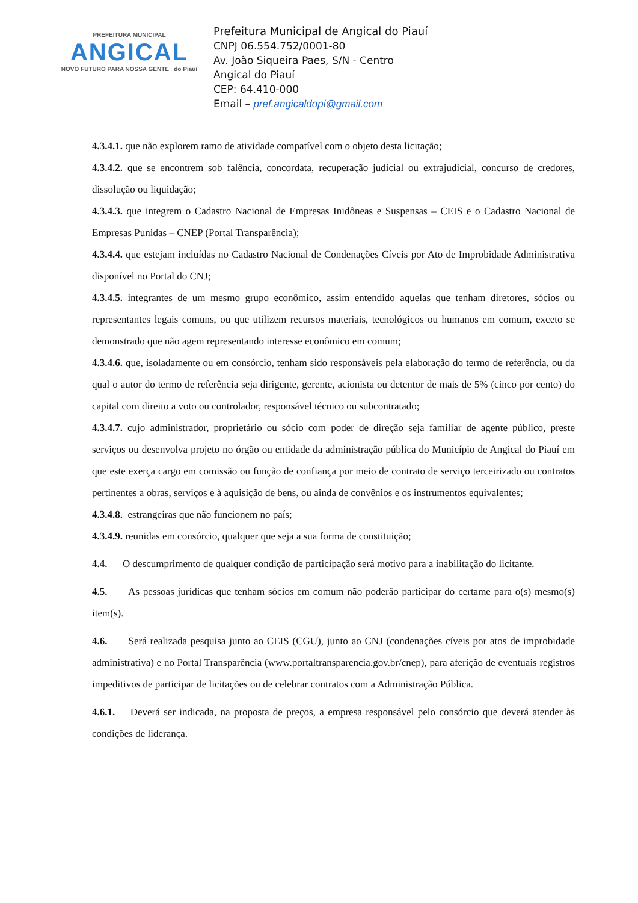PREFEITURA MUNICIPAL
ANGICAL
NOVO FUTURO PARA NOSSA GENTE do Piauí
Prefeitura Municipal de Angical do Piauí
CNPJ 06.554.752/0001-80
Av. João Siqueira Paes, S/N - Centro
Angical do Piauí
CEP: 64.410-000
Email – pref.angicaldopi@gmail.com
4.3.4.1. que não explorem ramo de atividade compatível com o objeto desta licitação;
4.3.4.2. que se encontrem sob falência, concordata, recuperação judicial ou extrajudicial, concurso de credores, dissolução ou liquidação;
4.3.4.3. que integrem o Cadastro Nacional de Empresas Inidôneas e Suspensas – CEIS e o Cadastro Nacional de Empresas Punidas – CNEP (Portal Transparência);
4.3.4.4. que estejam incluídas no Cadastro Nacional de Condenações Cíveis por Ato de Improbidade Administrativa disponível no Portal do CNJ;
4.3.4.5. integrantes de um mesmo grupo econômico, assim entendido aquelas que tenham diretores, sócios ou representantes legais comuns, ou que utilizem recursos materiais, tecnológicos ou humanos em comum, exceto se demonstrado que não agem representando interesse econômico em comum;
4.3.4.6. que, isoladamente ou em consórcio, tenham sido responsáveis pela elaboração do termo de referência, ou da qual o autor do termo de referência seja dirigente, gerente, acionista ou detentor de mais de 5% (cinco por cento) do capital com direito a voto ou controlador, responsável técnico ou subcontratado;
4.3.4.7. cujo administrador, proprietário ou sócio com poder de direção seja familiar de agente público, preste serviços ou desenvolva projeto no órgão ou entidade da administração pública do Município de Angical do Piauí em que este exerça cargo em comissão ou função de confiança por meio de contrato de serviço terceirizado ou contratos pertinentes a obras, serviços e à aquisição de bens, ou ainda de convênios e os instrumentos equivalentes;
4.3.4.8. estrangeiras que não funcionem no país;
4.3.4.9. reunidas em consórcio, qualquer que seja a sua forma de constituição;
4.4. O descumprimento de qualquer condição de participação será motivo para a inabilitação do licitante.
4.5. As pessoas jurídicas que tenham sócios em comum não poderão participar do certame para o(s) mesmo(s) item(s).
4.6. Será realizada pesquisa junto ao CEIS (CGU), junto ao CNJ (condenações cíveis por atos de improbidade administrativa) e no Portal Transparência (www.portaltransparencia.gov.br/cnep), para aferição de eventuais registros impeditivos de participar de licitações ou de celebrar contratos com a Administração Pública.
4.6.1. Deverá ser indicada, na proposta de preços, a empresa responsável pelo consórcio que deverá atender às condições de liderança.